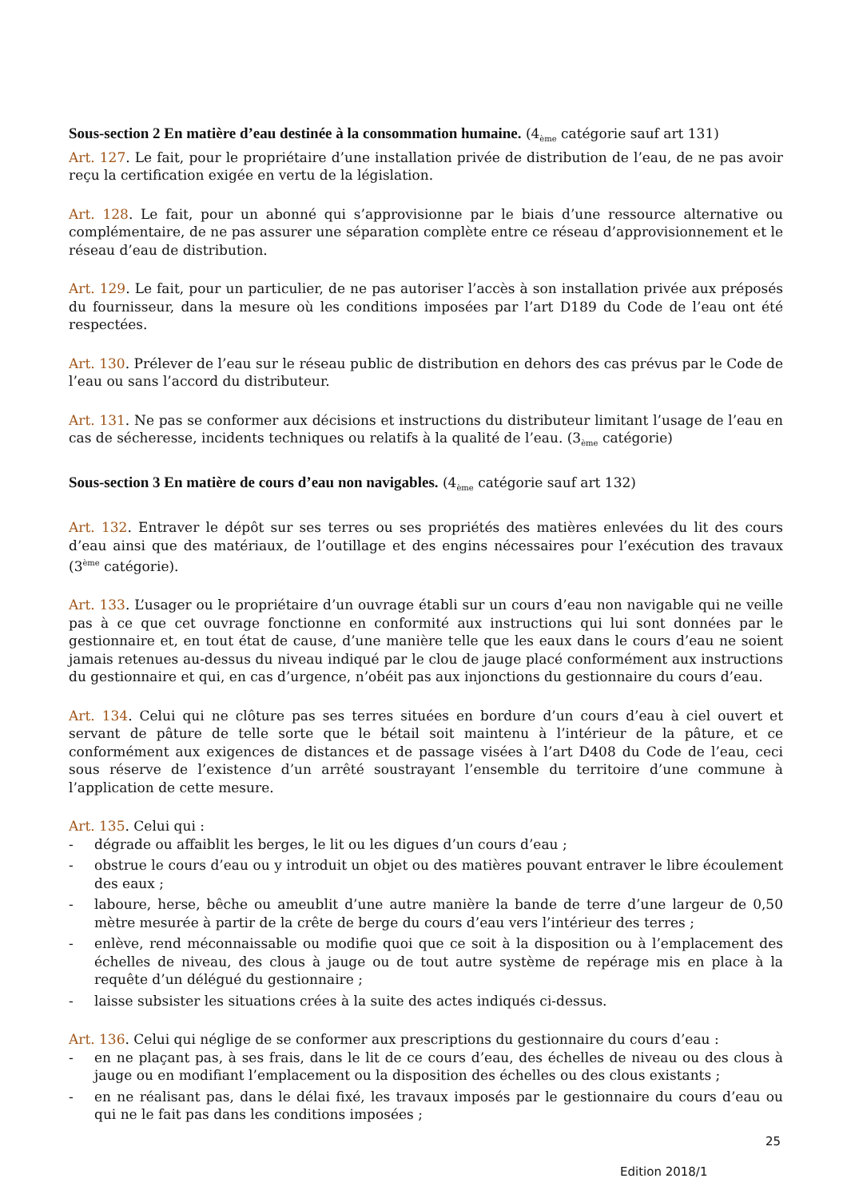Sous-section 2 En matière d’eau destinée à la consommation humaine. (4<sub>ème</sub> catégorie sauf art 131)
Art. 127. Le fait, pour le propriétaire d’une installation privée de distribution de l’eau, de ne pas avoir reçu la certification exigée en vertu de la législation.
Art. 128. Le fait, pour un abonné qui s’approvisionne par le biais d’une ressource alternative ou complémentaire, de ne pas assurer une séparation complète entre ce réseau d’approvisionnement et le réseau d’eau de distribution.
Art. 129. Le fait, pour un particulier, de ne pas autoriser l’accès à son installation privée aux préposés du fournisseur, dans la mesure où les conditions imposées par l’art D189 du Code de l’eau ont été respectées.
Art. 130. Prélever de l’eau sur le réseau public de distribution en dehors des cas prévus par le Code de l’eau ou sans l’accord du distributeur.
Art. 131. Ne pas se conformer aux décisions et instructions du distributeur limitant l’usage de l’eau en cas de sécheresse, incidents techniques ou relatifs à la qualité de l’eau. (3<sub>ème</sub> catégorie)
Sous-section 3 En matière de cours d’eau non navigables. (4<sub>ème</sub> catégorie sauf art 132)
Art. 132. Entraver le dépôt sur ses terres ou ses propriétés des matières enlevées du lit des cours d’eau ainsi que des matériaux, de l’outillage et des engins nécessaires pour l’exécution des travaux (3<sup>ème</sup> catégorie).
Art. 133. L’usager ou le propriétaire d’un ouvrage établi sur un cours d’eau non navigable qui ne veille pas à ce que cet ouvrage fonctionne en conformité aux instructions qui lui sont données par le gestionnaire et, en tout état de cause, d’une manière telle que les eaux dans le cours d’eau ne soient jamais retenues au-dessus du niveau indiqué par le clou de jauge placé conformément aux instructions du gestionnaire et qui, en cas d’urgence, n’obéit pas aux injonctions du gestionnaire du cours d’eau.
Art. 134. Celui qui ne clôture pas ses terres situées en bordure d’un cours d’eau à ciel ouvert et servant de pâture de telle sorte que le bétail soit maintenu à l’intérieur de la pâture, et ce conformément aux exigences de distances et de passage visées à l’art D408 du Code de l’eau, ceci sous réserve de l’existence d’un arrêté soustrayant l’ensemble du territoire d’une commune à l’application de cette mesure.
Art. 135. Celui qui :
- dégrade ou affaiblit les berges, le lit ou les digues d’un cours d’eau ;
- obstrue le cours d’eau ou y introduit un objet ou des matières pouvant entraver le libre écoulement des eaux ;
- laboure, herse, bêche ou ameublit d’une autre manière la bande de terre d’une largeur de 0,50 mètre mesurée à partir de la crête de berge du cours d’eau vers l’intérieur des terres ;
- enlève, rend méconnaissable ou modifie quoi que ce soit à la disposition ou à l’emplacement des échelles de niveau, des clous à jauge ou de tout autre système de repérage mis en place à la requête d’un délégué du gestionnaire ;
- laisse subsister les situations crées à la suite des actes indiqués ci-dessus.
Art. 136. Celui qui néglige de se conformer aux prescriptions du gestionnaire du cours d’eau :
- en ne plaçant pas, à ses frais, dans le lit de ce cours d’eau, des échelles de niveau ou des clous à jauge ou en modifiant l’emplacement ou la disposition des échelles ou des clous existants ;
- en ne réalisant pas, dans le délai fixé, les travaux imposés par le gestionnaire du cours d’eau ou qui ne le fait pas dans les conditions imposées ;
25
Edition 2018/1